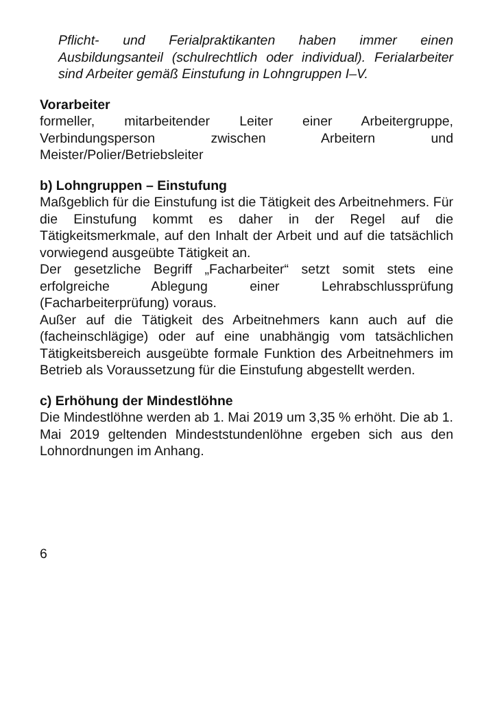Pflicht- und Ferialpraktikanten haben immer einen Ausbildungsanteil (schulrechtlich oder individual). Ferialarbeiter sind Arbeiter gemäß Einstufung in Lohngruppen I–V.
Vorarbeiter
formeller, mitarbeitender Leiter einer Arbeitergruppe, Verbindungsperson zwischen Arbeitern und Meister/Polier/Betriebsleiter
b) Lohngruppen – Einstufung
Maßgeblich für die Einstufung ist die Tätigkeit des Arbeitnehmers. Für die Einstufung kommt es daher in der Regel auf die Tätigkeitsmerkmale, auf den Inhalt der Arbeit und auf die tatsächlich vorwiegend ausgeübte Tätigkeit an.
Der gesetzliche Begriff „Facharbeiter“ setzt somit stets eine erfolgreiche Ablegung einer Lehrabschlussprüfung (Facharbeiterprüfung) voraus.
Außer auf die Tätigkeit des Arbeitnehmers kann auch auf die (facheinschlägige) oder auf eine unabhängig vom tatsächlichen Tätigkeitsbereich ausgeübte formale Funktion des Arbeitnehmers im Betrieb als Voraussetzung für die Einstufung abgestellt werden.
c) Erhöhung der Mindestlöhne
Die Mindestlöhne werden ab 1. Mai 2019 um 3,35 % erhöht. Die ab 1. Mai 2019 geltenden Mindeststundenlöhne ergeben sich aus den Lohnordnungen im Anhang.
6